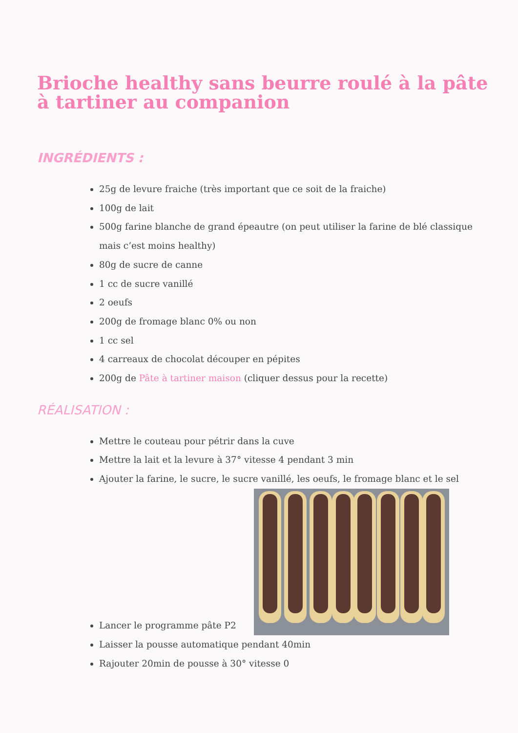Brioche healthy sans beurre roulé à la pâte à tartiner au companion
INGRÉDIENTS :
25g de levure fraiche (très important que ce soit de la fraiche)
100g de lait
500g farine blanche de grand épeautre (on peut utiliser la farine de blé classique mais c’est moins healthy)
80g de sucre de canne
1 cc de sucre vanillé
2 oeufs
200g de fromage blanc 0% ou non
1 cc sel
4 carreaux de chocolat découper en pépites
200g de Pâte à tartiner maison (cliquer dessus pour la recette)
RÉALISATION :
Mettre le couteau pour pétrir dans la cuve
Mettre la lait et la levure à 37° vitesse 4 pendant 3 min
Ajouter la farine, le sucre, le sucre vanillé, les oeufs, le fromage blanc et le sel
Lancer le programme pâte P2
Laisser la pousse automatique pendant 40min
Rajouter 20min de pousse à 30° vitesse 0